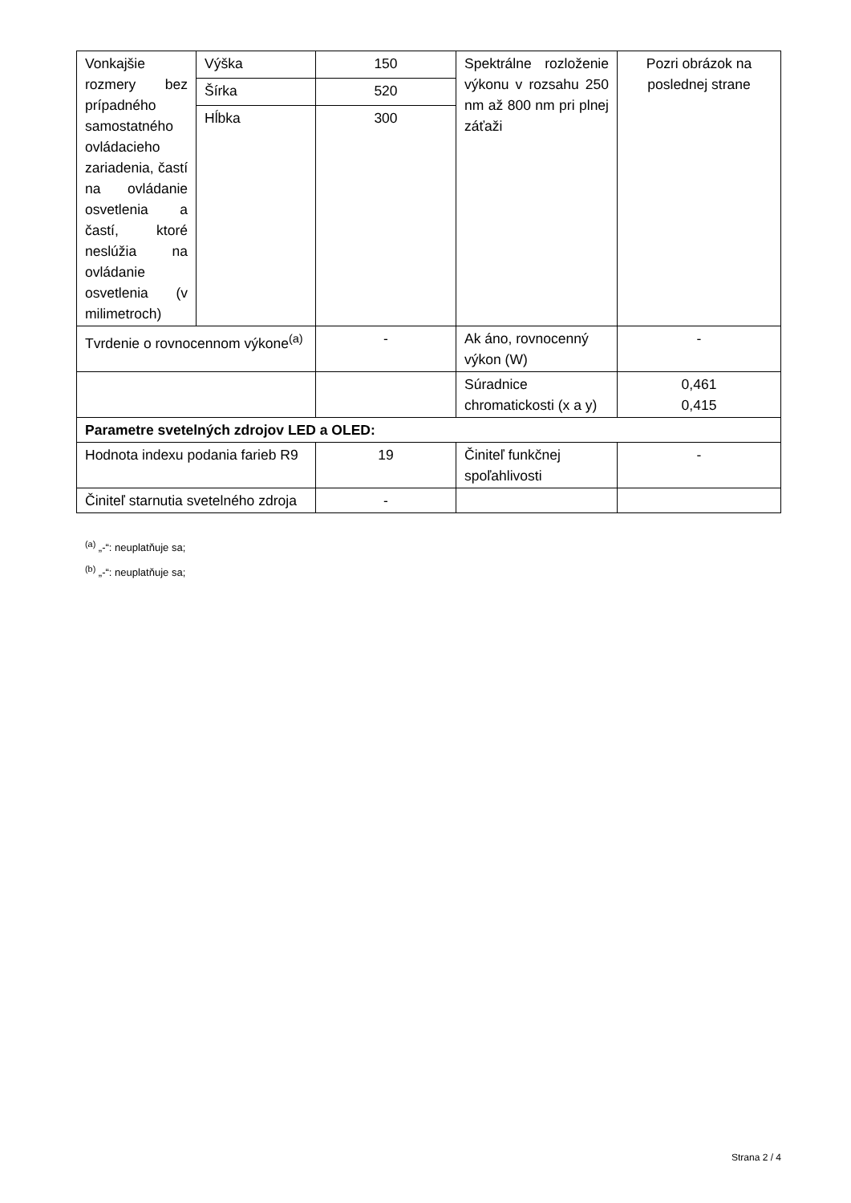| Vonkajšie rozmery bez prípadného samostatného ovládacieho zariadenia, častí na ovládanie osvetlenia a častí, ktoré neslúžia na ovládanie osvetlenia (v milimetroch) | Výška | 150 | Spektrálne rozloženie výkonu v rozsahu 250 nm až 800 nm pri plnej záťaži | Pozri obrázok na poslednej strane |
| | Šírka | 520 | | |
| | Hĺbka | 300 | | |
| Tvrdenie o rovnocennom výkone<sup>(a)</sup> | | - | Ak áno, rovnocenný výkon (W) | - |
| | | | Súradnice chromatickosti (x a y) | 0,461 0,415 |
| Parametre svetelných zdrojov LED a OLED: | | | | |
| Hodnota indexu podania farieb R9 | | 19 | Činiteľ funkčnej spoľahlivosti | - |
| Činiteľ starnutia svetelného zdroja | | - | | |
<sup>(a)</sup> „-“: neuplatňuje sa;
<sup>(b)</sup> „-“: neuplatňuje sa;
Strana 2 / 4